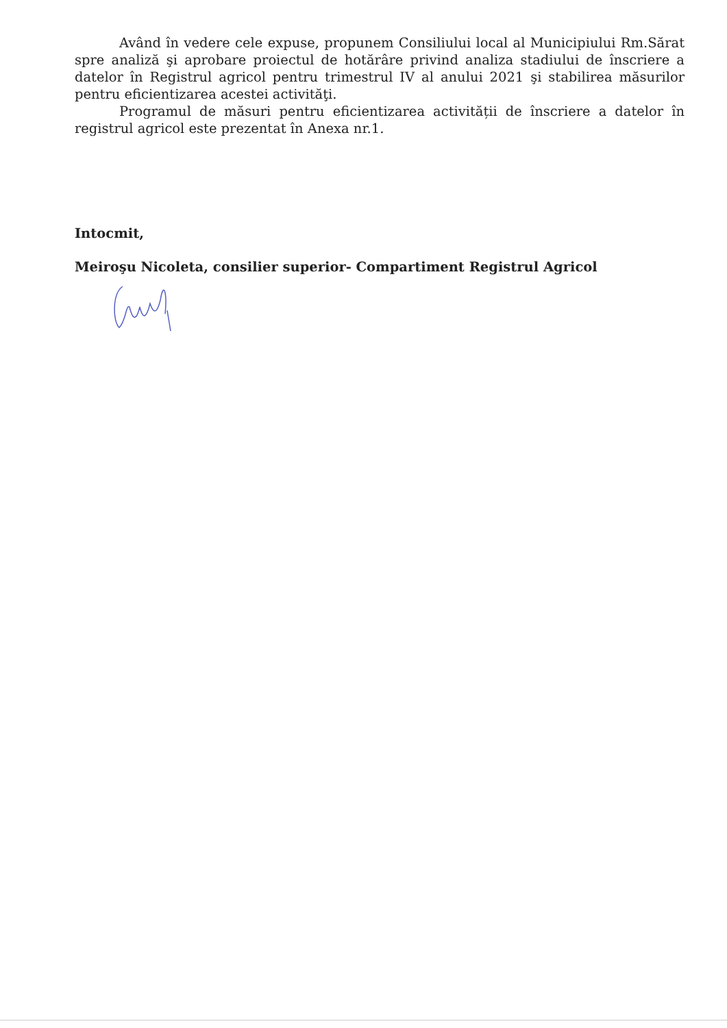Având în vedere cele expuse, propunem Consiliului local al Municipiului Rm.Sărat spre analiză şi aprobare proiectul de hotărâre privind analiza stadiului de înscriere a datelor în Registrul agricol pentru trimestrul IV al anului 2021 şi stabilirea măsurilor pentru eficientizarea acestei activităţi.
Programul de măsuri pentru eficientizarea activității de înscriere a datelor în registrul agricol este prezentat în Anexa nr.1.
Intocmit,
Meiroşu Nicoleta, consilier superior- Compartiment Registrul Agricol